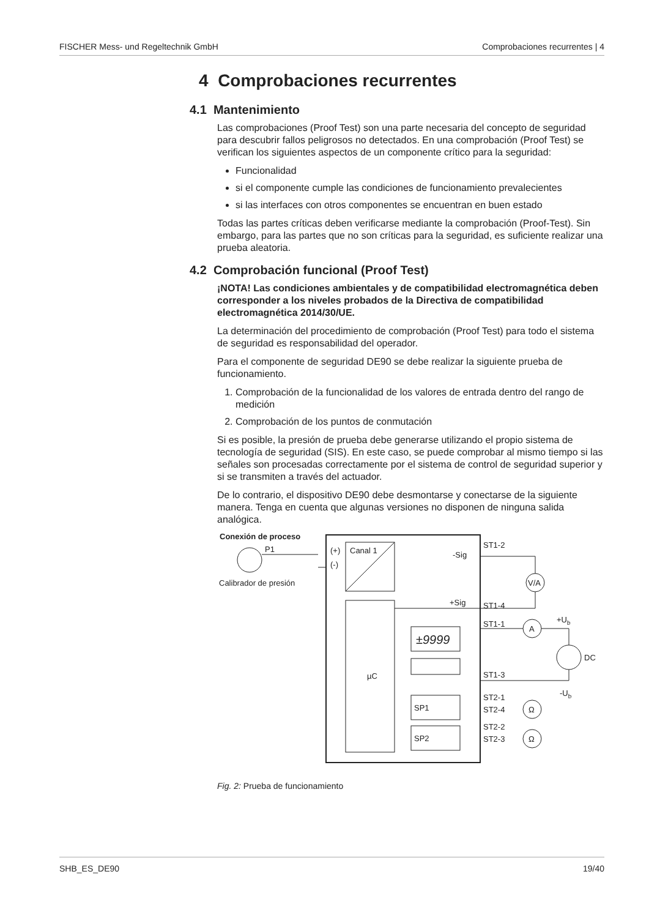FISCHER Mess- und Regeltechnik GmbH Comprobaciones recurrentes | 4
4 Comprobaciones recurrentes
4.1 Mantenimiento
Las comprobaciones (Proof Test) son una parte necesaria del concepto de seguridad para descubrir fallos peligrosos no detectados. En una comprobación (Proof Test) se verifican los siguientes aspectos de un componente crítico para la seguridad:
Funcionalidad
si el componente cumple las condiciones de funcionamiento prevalecientes
si las interfaces con otros componentes se encuentran en buen estado
Todas las partes críticas deben verificarse mediante la comprobación (Proof-Test). Sin embargo, para las partes que no son críticas para la seguridad, es suficiente realizar una prueba aleatoria.
4.2 Comprobación funcional (Proof Test)
¡NOTA! Las condiciones ambientales y de compatibilidad electromagnética deben corresponder a los niveles probados de la Directiva de compatibilidad electromagnética 2014/30/UE.
La determinación del procedimiento de comprobación (Proof Test) para todo el sistema de seguridad es responsabilidad del operador.
Para el componente de seguridad DE90 se debe realizar la siguiente prueba de funcionamiento.
1. Comprobación de la funcionalidad de los valores de entrada dentro del rango de medición
2. Comprobación de los puntos de conmutación
Si es posible, la presión de prueba debe generarse utilizando el propio sistema de tecnología de seguridad (SIS). En este caso, se puede comprobar al mismo tiempo si las señales son procesadas correctamente por el sistema de control de seguridad superior y si se transmiten a través del actuador.
De lo contrario, el dispositivo DE90 debe desmontarse y conectarse de la siguiente manera. Tenga en cuenta que algunas versiones no disponen de ninguna salida analógica.
Conexión de proceso
P1
Calibrador de presión
(+)
(-)
Canal 1
µC
±9999
-Sig
+Sig
ST1-2
ST1-4
ST1-1
ST1-3
ST2-1
ST2-4
ST2-2
ST2-3
V/A
A
Ω
Ω
+Ub
DC
-Ub
SP1
SP2
Fig. 2: Prueba de funcionamiento
SHB_ES_DE90 19/40